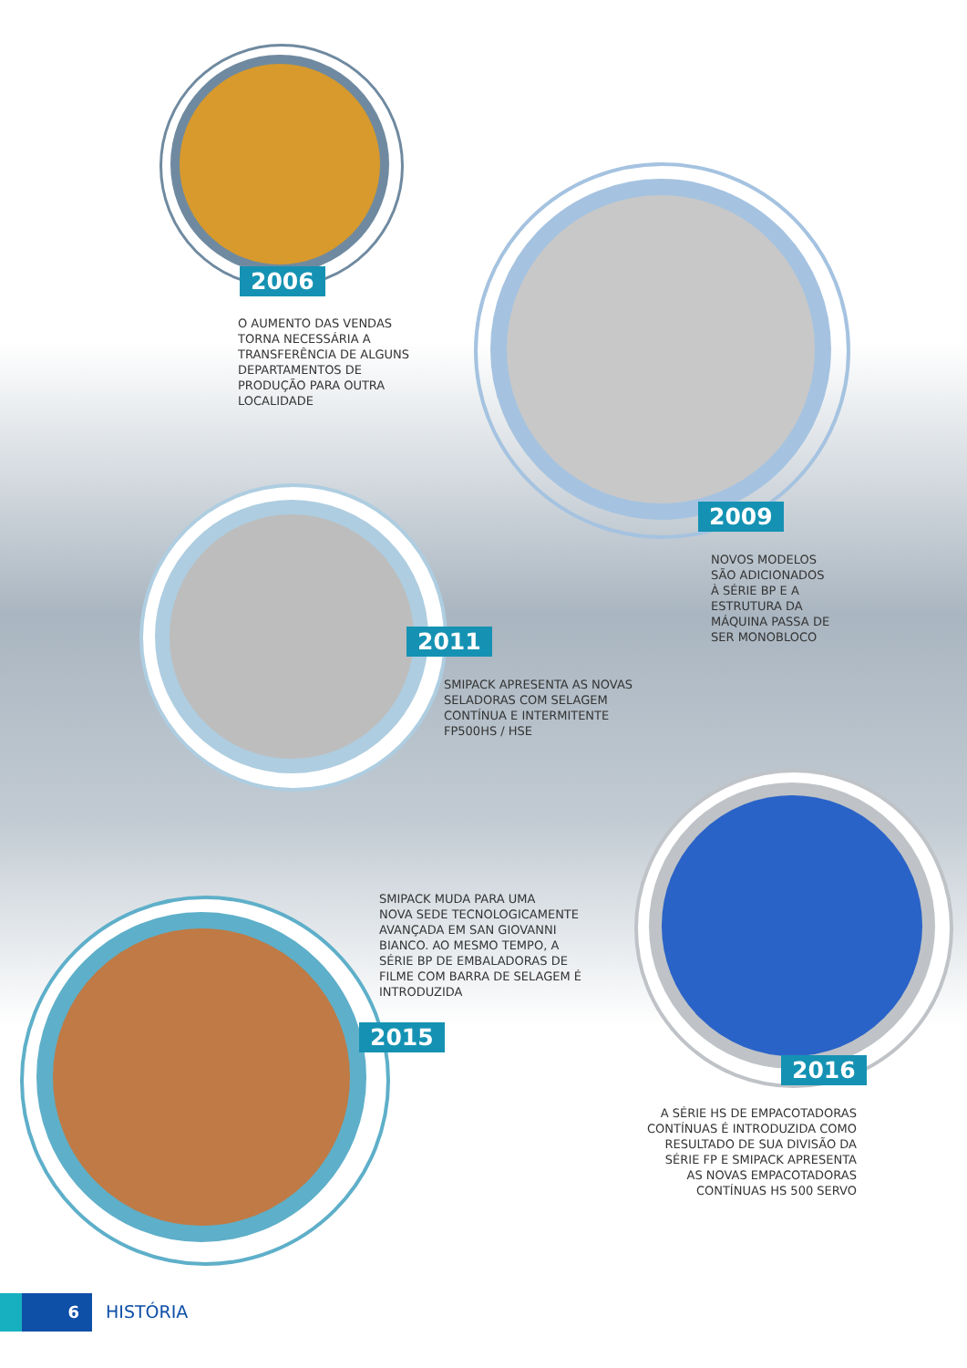2006
O AUMENTO DAS VENDAS
TORNA NECESSÁRIA A
TRANSFERÊNCIA DE ALGUNS
DEPARTAMENTOS DE
PRODUÇÃO PARA OUTRA
LOCALIDADE
2009
NOVOS MODELOS
SÃO ADICIONADOS
À SÉRIE BP E A
ESTRUTURA DA
MÁQUINA PASSA DE
SER MONOBLOCO
2011
SMIPACK APRESENTA AS NOVAS
SELADORAS COM SELAGEM
CONTÍNUA E INTERMITENTE
FP500HS / HSE
SMIPACK MUDA PARA UMA
NOVA SEDE TECNOLOGICAMENTE
AVANÇADA EM SAN GIOVANNI
BIANCO. AO MESMO TEMPO, A
SÉRIE BP DE EMBALADORAS DE
FILME COM BARRA DE SELAGEM É
INTRODUZIDA
2015
2016
A SÉRIE HS DE EMPACOTADORAS
CONTÍNUAS É INTRODUZIDA COMO
RESULTADO DE SUA DIVISÃO DA
SÉRIE FP E SMIPACK APRESENTA
AS NOVAS EMPACOTADORAS
CONTÍNUAS HS 500 SERVO
6 HISTÓRIA